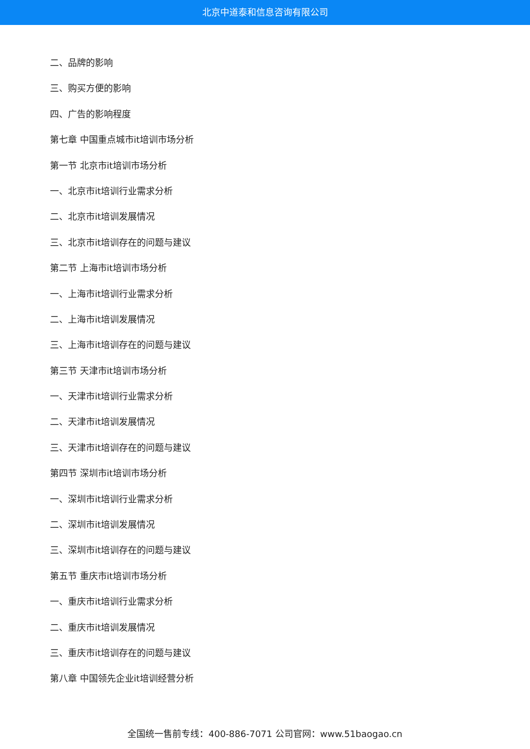北京中道泰和信息咨询有限公司
二、品牌的影响
三、购买方便的影响
四、广告的影响程度
第七章 中国重点城市it培训市场分析
第一节 北京市it培训市场分析
一、北京市it培训行业需求分析
二、北京市it培训发展情况
三、北京市it培训存在的问题与建议
第二节 上海市it培训市场分析
一、上海市it培训行业需求分析
二、上海市it培训发展情况
三、上海市it培训存在的问题与建议
第三节 天津市it培训市场分析
一、天津市it培训行业需求分析
二、天津市it培训发展情况
三、天津市it培训存在的问题与建议
第四节 深圳市it培训市场分析
一、深圳市it培训行业需求分析
二、深圳市it培训发展情况
三、深圳市it培训存在的问题与建议
第五节 重庆市it培训市场分析
一、重庆市it培训行业需求分析
二、重庆市it培训发展情况
三、重庆市it培训存在的问题与建议
第八章 中国领先企业it培训经营分析
全国统一售前专线：400-886-7071 公司官网：www.51baogao.cn